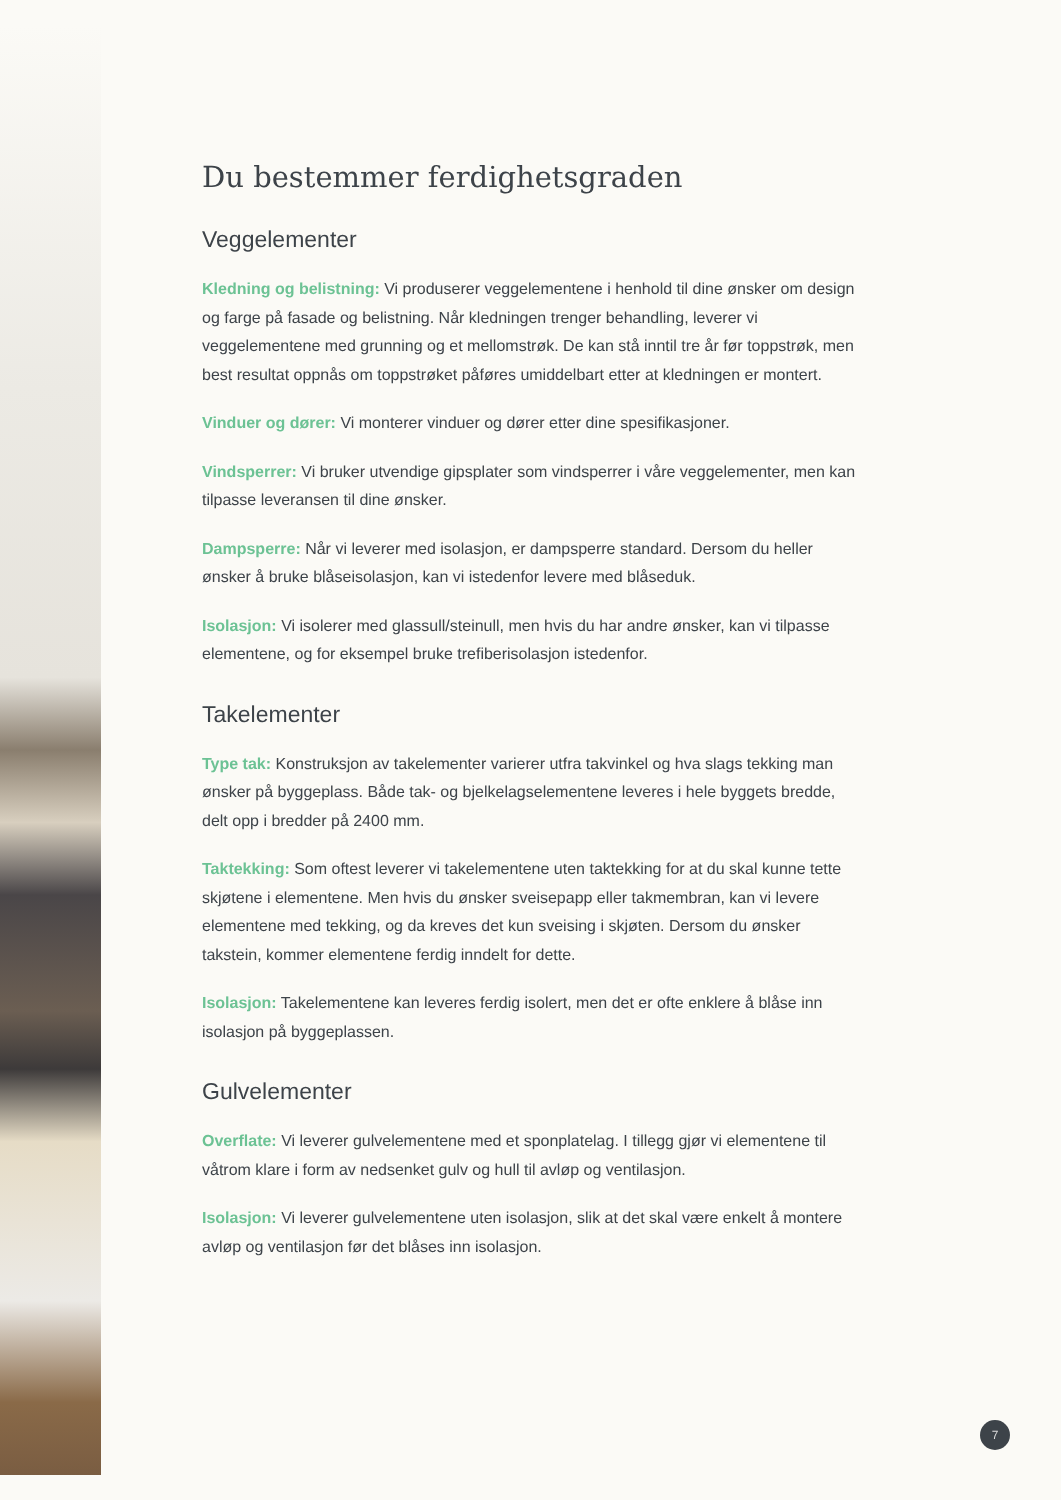Du bestemmer ferdighetsgraden
Veggelementer
Kledning og belistning: Vi produserer veggelementene i henhold til dine ønsker om design og farge på fasade og belistning. Når kledningen trenger behandling, leverer vi veggelementene med grunning og et mellomstrøk. De kan stå inntil tre år før toppstrøk, men best resultat oppnås om toppstrøket påføres umiddelbart etter at kledningen er montert.
Vinduer og dører: Vi monterer vinduer og dører etter dine spesifikasjoner.
Vindsperrer: Vi bruker utvendige gipsplater som vindsperrer i våre veggelementer, men kan tilpasse leveransen til dine ønsker.
Dampsperre: Når vi leverer med isolasjon, er dampsperre standard. Dersom du heller ønsker å bruke blåseisolasjon, kan vi istedenfor levere med blåseduk.
Isolasjon: Vi isolerer med glassull/steinull, men hvis du har andre ønsker, kan vi tilpasse elementene, og for eksempel bruke trefiberisolasjon istedenfor.
Takelementer
Type tak: Konstruksjon av takelementer varierer utfra takvinkel og hva slags tekking man ønsker på byggeplass. Både tak- og bjelkelagselementene leveres i hele byggets bredde, delt opp i bredder på 2400 mm.
Taktekking: Som oftest leverer vi takelementene uten taktekking for at du skal kunne tette skjøtene i elementene. Men hvis du ønsker sveisepapp eller takmembran, kan vi levere elementene med tekking, og da kreves det kun sveising i skjøten. Dersom du ønsker takstein, kommer elementene ferdig inndelt for dette.
Isolasjon: Takelementene kan leveres ferdig isolert, men det er ofte enklere å blåse inn isolasjon på byggeplassen.
Gulvelementer
Overflate: Vi leverer gulvelementene med et sponplatelag. I tillegg gjør vi elementene til våtrom klare i form av nedsenket gulv og hull til avløp og ventilasjon.
Isolasjon: Vi leverer gulvelementene uten isolasjon, slik at det skal være enkelt å montere avløp og ventilasjon før det blåses inn isolasjon.
7